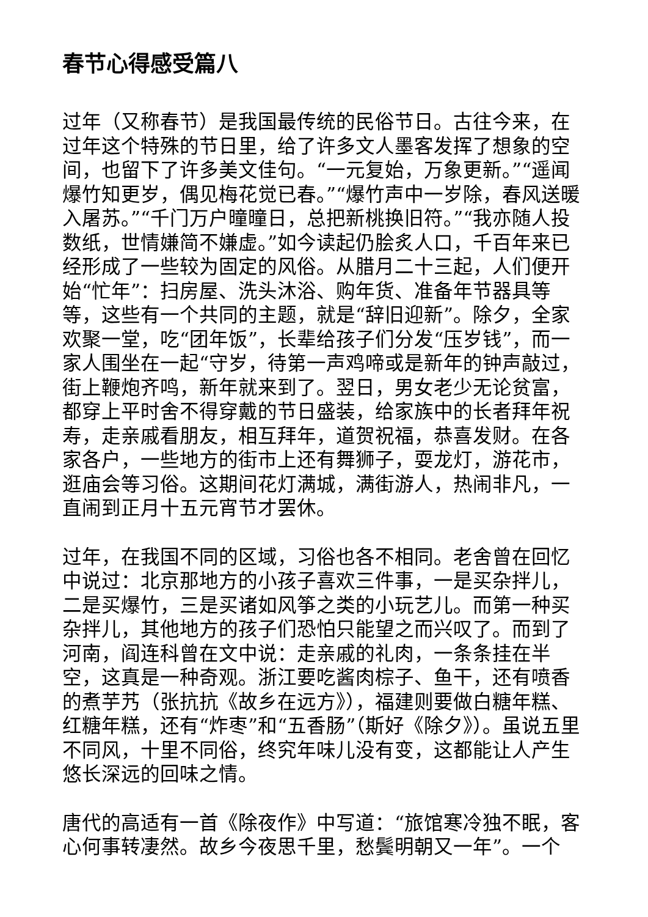春节心得感受篇八
过年（又称春节）是我国最传统的民俗节日。古往今来，在过年这个特殊的节日里，给了许多文人墨客发挥了想象的空间，也留下了许多美文佳句。“一元复始，万象更新。”“遥闻爆竹知更岁，偶见梅花觉已春。”“爆竹声中一岁除，春风送暖入屠苏。”“千门万户曈曈日，总把新桃换旧符。”“我亦随人投数纸，世情嫌简不嫌虚。”如今读起仍脍炙人口，千百年来已经形成了一些较为固定的风俗。从腊月二十三起，人们便开始“忙年”：扫房屋、洗头沐浴、购年货、准备年节器具等等，这些有一个共同的主题，就是“辞旧迎新”。除夕，全家欢聚一堂，吃“团年饭”，长辈给孩子们分发“压岁钱”，而一家人围坐在一起“守岁，待第一声鸡啼或是新年的钟声敲过，街上鞭炮齐鸣，新年就来到了。翌日，男女老少无论贫富，都穿上平时舍不得穿戴的节日盛装，给家族中的长者拜年祝寿，走亲戚看朋友，相互拜年，道贺祝福，恭喜发财。在各家各户，一些地方的街市上还有舞狮子，耍龙灯，游花市，逛庙会等习俗。这期间花灯满城，满街游人，热闹非凡，一直闹到正月十五元宵节才罢休。
过年，在我国不同的区域，习俗也各不相同。老舍曾在回忆中说过：北京那地方的小孩子喜欢三件事，一是买杂拌儿，二是买爆竹，三是买诸如风筝之类的小玩艺儿。而第一种买杂拌儿，其他地方的孩子们恐怕只能望之而兴叹了。而到了河南，阎连科曾在文中说：走亲戚的礼肉，一条条挂在半空，这真是一种奇观。浙江要吃酱肉棕子、鱼干，还有喷香的煮芋艿（张抗抗《故乡在远方》），福建则要做白糖年糕、红糖年糕，还有“炸枣”和“五香肠”（斯好《除夕》）。虽说五里不同风，十里不同俗，终究年味儿没有变，这都能让人产生悠长深远的回味之情。
唐代的高适有一首《除夜作》中写道：“旅馆寒冷独不眠，客心何事转凄然。故乡今夜思千里，愁鬓明朝又一年”。一个